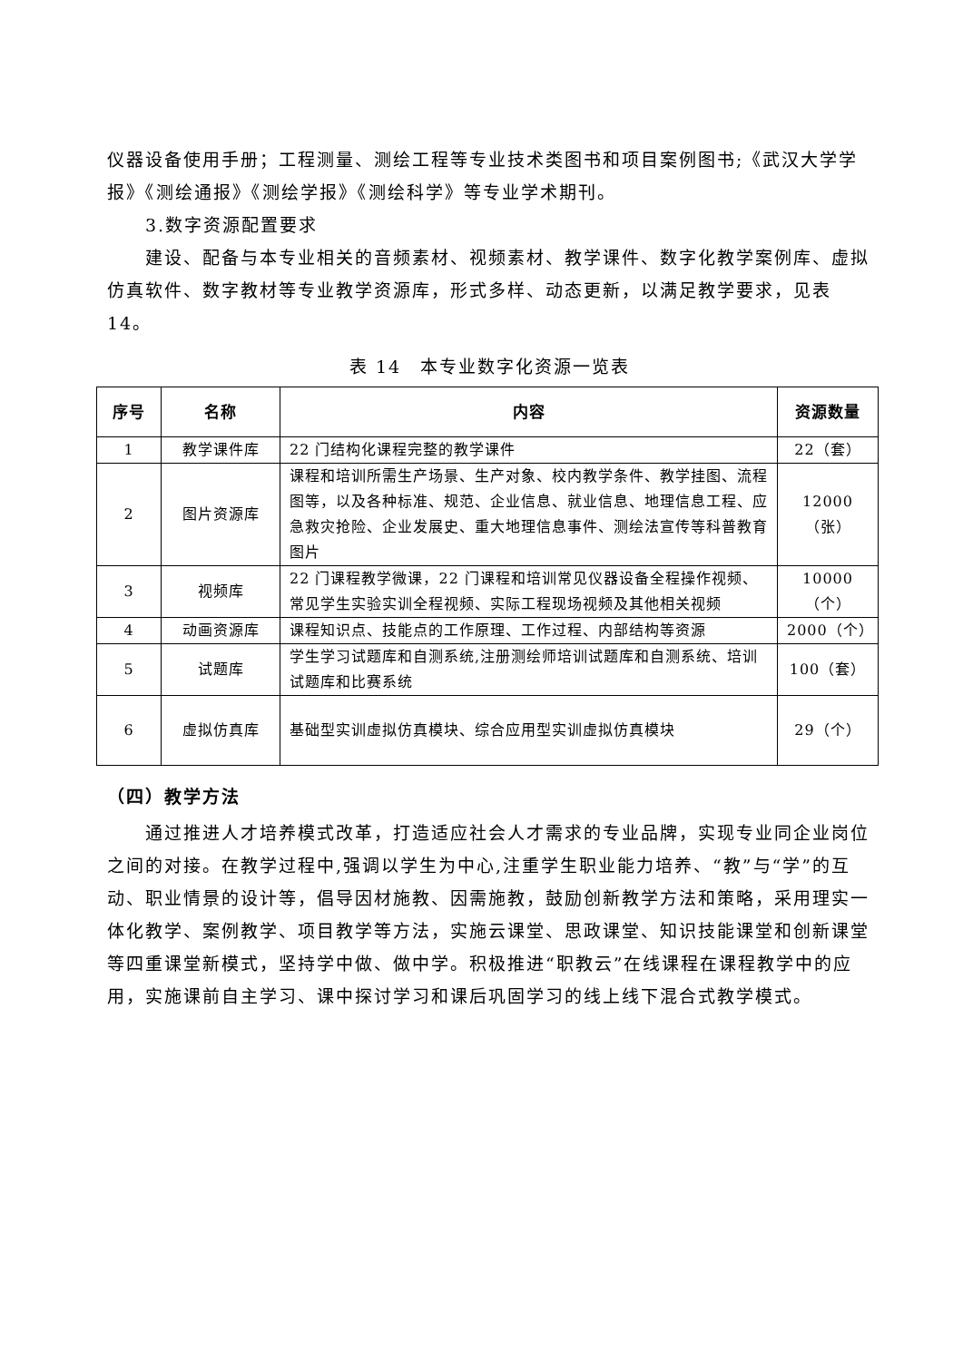仪器设备使用手册；工程测量、测绘工程等专业技术类图书和项目案例图书;《武汉大学学报》《测绘通报》《测绘学报》《测绘科学》等专业学术期刊。
3.数字资源配置要求
建设、配备与本专业相关的音频素材、视频素材、教学课件、数字化教学案例库、虚拟仿真软件、数字教材等专业教学资源库，形式多样、动态更新，以满足教学要求，见表14。
表 14　本专业数字化资源一览表
| 序号 | 名称 | 内容 | 资源数量 |
| --- | --- | --- | --- |
| 1 | 教学课件库 | 22 门结构化课程完整的教学课件 | 22（套） |
| 2 | 图片资源库 | 课程和培训所需生产场景、生产对象、校内教学条件、教学挂图、流程图等，以及各种标准、规范、企业信息、就业信息、地理信息工程、应急救灾抢险、企业发展史、重大地理信息事件、测绘法宣传等科普教育图片 | 12000（张） |
| 3 | 视频库 | 22 门课程教学微课，22 门课程和培训常见仪器设备全程操作视频、常见学生实验实训全程视频、实际工程现场视频及其他相关视频 | 10000（个） |
| 4 | 动画资源库 | 课程知识点、技能点的工作原理、工作过程、内部结构等资源 | 2000（个） |
| 5 | 试题库 | 学生学习试题库和自测系统,注册测绘师培训试题库和自测系统、培训试题库和比赛系统 | 100（套） |
| 6 | 虚拟仿真库 | 基础型实训虚拟仿真模块、综合应用型实训虚拟仿真模块 | 29（个） |
（四）教学方法
通过推进人才培养模式改革，打造适应社会人才需求的专业品牌，实现专业同企业岗位之间的对接。在教学过程中,强调以学生为中心,注重学生职业能力培养、“教”与“学”的互动、职业情景的设计等，倡导因材施教、因需施教，鼓励创新教学方法和策略，采用理实一体化教学、案例教学、项目教学等方法，实施云课堂、思政课堂、知识技能课堂和创新课堂等四重课堂新模式，坚持学中做、做中学。积极推进“职教云”在线课程在课程教学中的应用，实施课前自主学习、课中探讨学习和课后巩固学习的线上线下混合式教学模式。